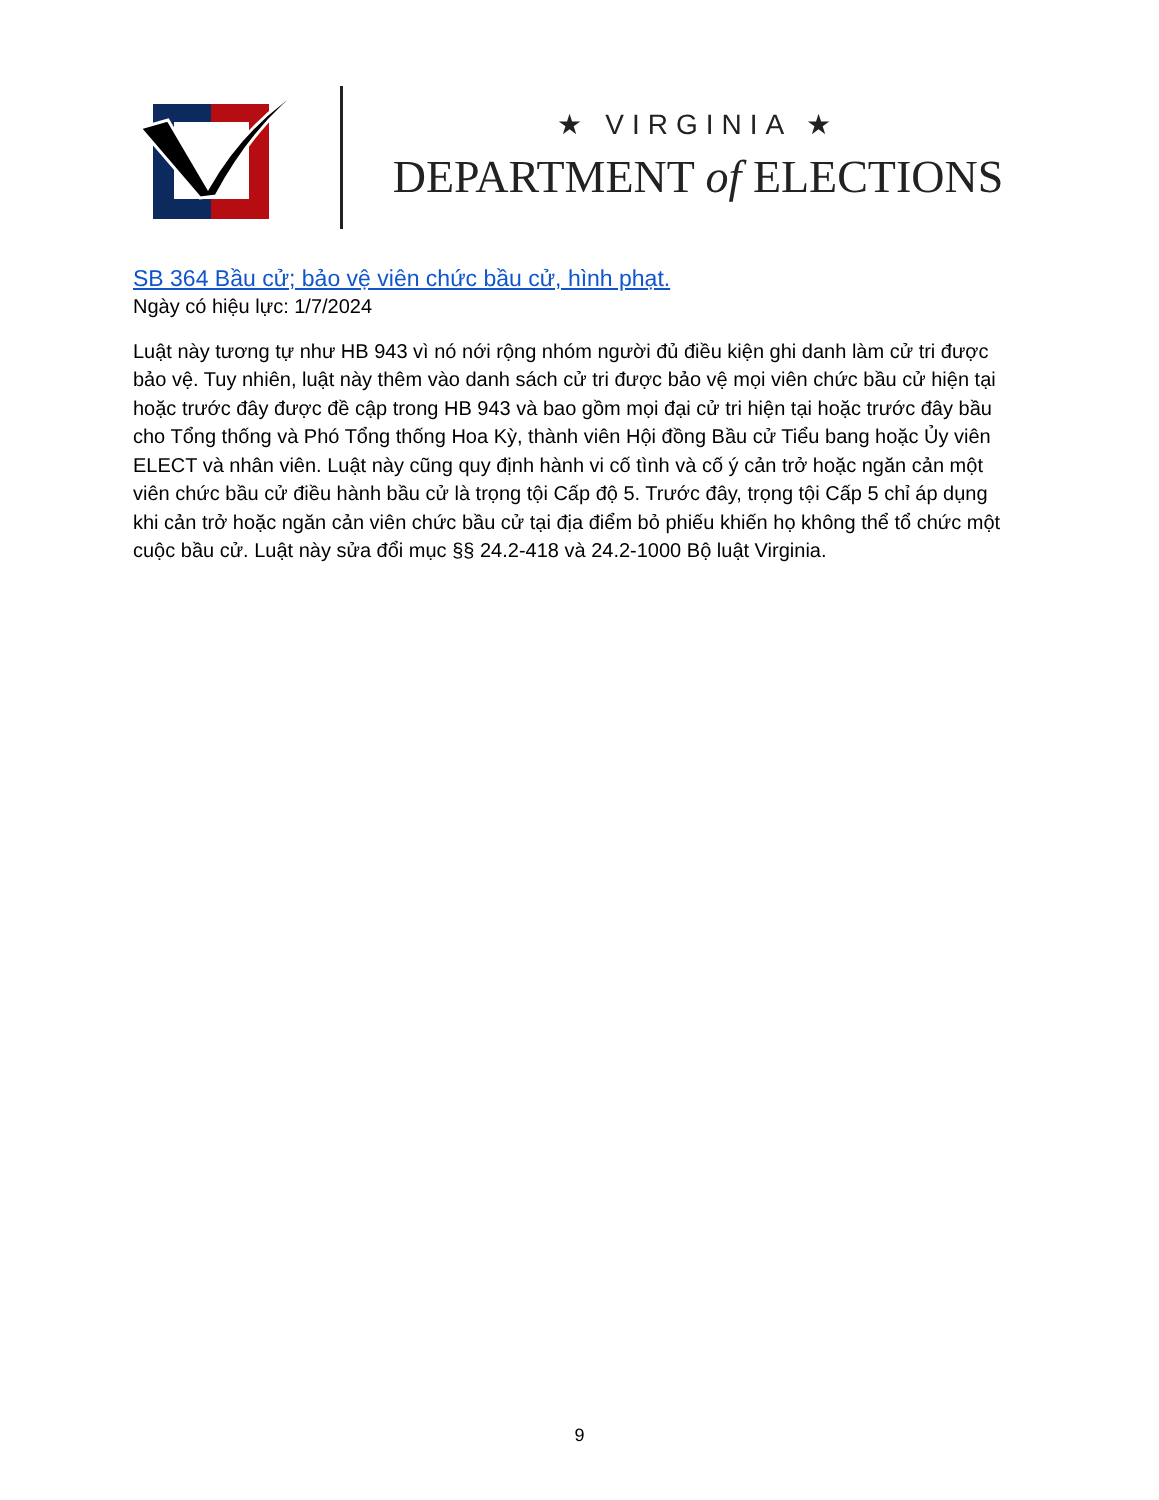★ VIRGINIA ★
DEPARTMENT of ELECTIONS
SB 364 Bầu cử; bảo vệ viên chức bầu cử, hình phạt.
Ngày có hiệu lực: 1/7/2024
Luật này tương tự như HB 943 vì nó nới rộng nhóm người đủ điều kiện ghi danh làm cử tri được bảo vệ. Tuy nhiên, luật này thêm vào danh sách cử tri được bảo vệ mọi viên chức bầu cử hiện tại hoặc trước đây được đề cập trong HB 943 và bao gồm mọi đại cử tri hiện tại hoặc trước đây bầu cho Tổng thống và Phó Tổng thống Hoa Kỳ, thành viên Hội đồng Bầu cử Tiểu bang hoặc Ủy viên ELECT và nhân viên. Luật này cũng quy định hành vi cố tình và cố ý cản trở hoặc ngăn cản một viên chức bầu cử điều hành bầu cử là trọng tội Cấp độ 5. Trước đây, trọng tội Cấp 5 chỉ áp dụng khi cản trở hoặc ngăn cản viên chức bầu cử tại địa điểm bỏ phiếu khiến họ không thể tổ chức một cuộc bầu cử. Luật này sửa đổi mục §§ 24.2-418 và 24.2-1000 Bộ luật Virginia.
9